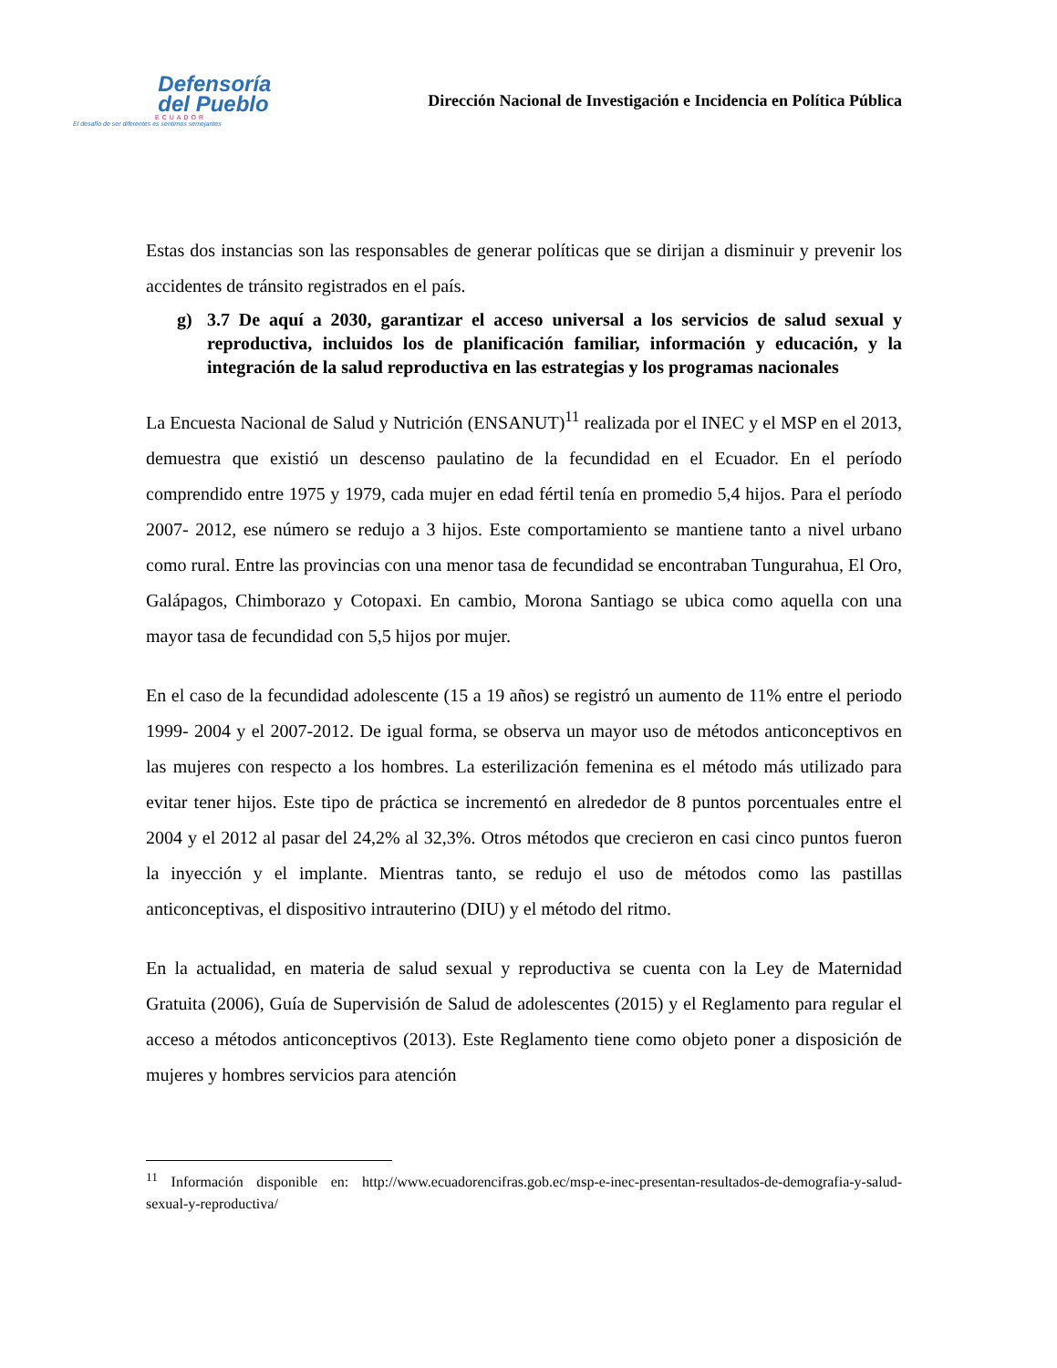Defensoría
del Pueblo
ECUADOR
El desafío de ser diferentes es sentirnos semejantes
Dirección Nacional de Investigación e Incidencia en Política Pública
Estas dos instancias son las responsables de generar políticas que se dirijan a disminuir y prevenir los accidentes de tránsito registrados en el país.
g) 3.7 De aquí a 2030, garantizar el acceso universal a los servicios de salud sexual y reproductiva, incluidos los de planificación familiar, información y educación, y la integración de la salud reproductiva en las estrategias y los programas nacionales
La Encuesta Nacional de Salud y Nutrición (ENSANUT)<sup>11</sup> realizada por el INEC y el MSP en el 2013, demuestra que existió un descenso paulatino de la fecundidad en el Ecuador. En el período comprendido entre 1975 y 1979, cada mujer en edad fértil tenía en promedio 5,4 hijos. Para el período 2007- 2012, ese número se redujo a 3 hijos. Este comportamiento se mantiene tanto a nivel urbano como rural. Entre las provincias con una menor tasa de fecundidad se encontraban Tungurahua, El Oro, Galápagos, Chimborazo y Cotopaxi. En cambio, Morona Santiago se ubica como aquella con una mayor tasa de fecundidad con 5,5 hijos por mujer.
En el caso de la fecundidad adolescente (15 a 19 años) se registró un aumento de 11% entre el periodo 1999- 2004 y el 2007-2012. De igual forma, se observa un mayor uso de métodos anticonceptivos en las mujeres con respecto a los hombres. La esterilización femenina es el método más utilizado para evitar tener hijos. Este tipo de práctica se incrementó en alrededor de 8 puntos porcentuales entre el 2004 y el 2012 al pasar del 24,2% al 32,3%. Otros métodos que crecieron en casi cinco puntos fueron la inyección y el implante. Mientras tanto, se redujo el uso de métodos como las pastillas anticonceptivas, el dispositivo intrauterino (DIU) y el método del ritmo.
En la actualidad, en materia de salud sexual y reproductiva se cuenta con la Ley de Maternidad Gratuita (2006), Guía de Supervisión de Salud de adolescentes (2015) y el Reglamento para regular el acceso a métodos anticonceptivos (2013). Este Reglamento tiene como objeto poner a disposición de mujeres y hombres servicios para atención
<sup>11</sup> Información disponible en: http://www.ecuadorencifras.gob.ec/msp-e-inec-presentan-resultados-de-demografia-y-salud-sexual-y-reproductiva/